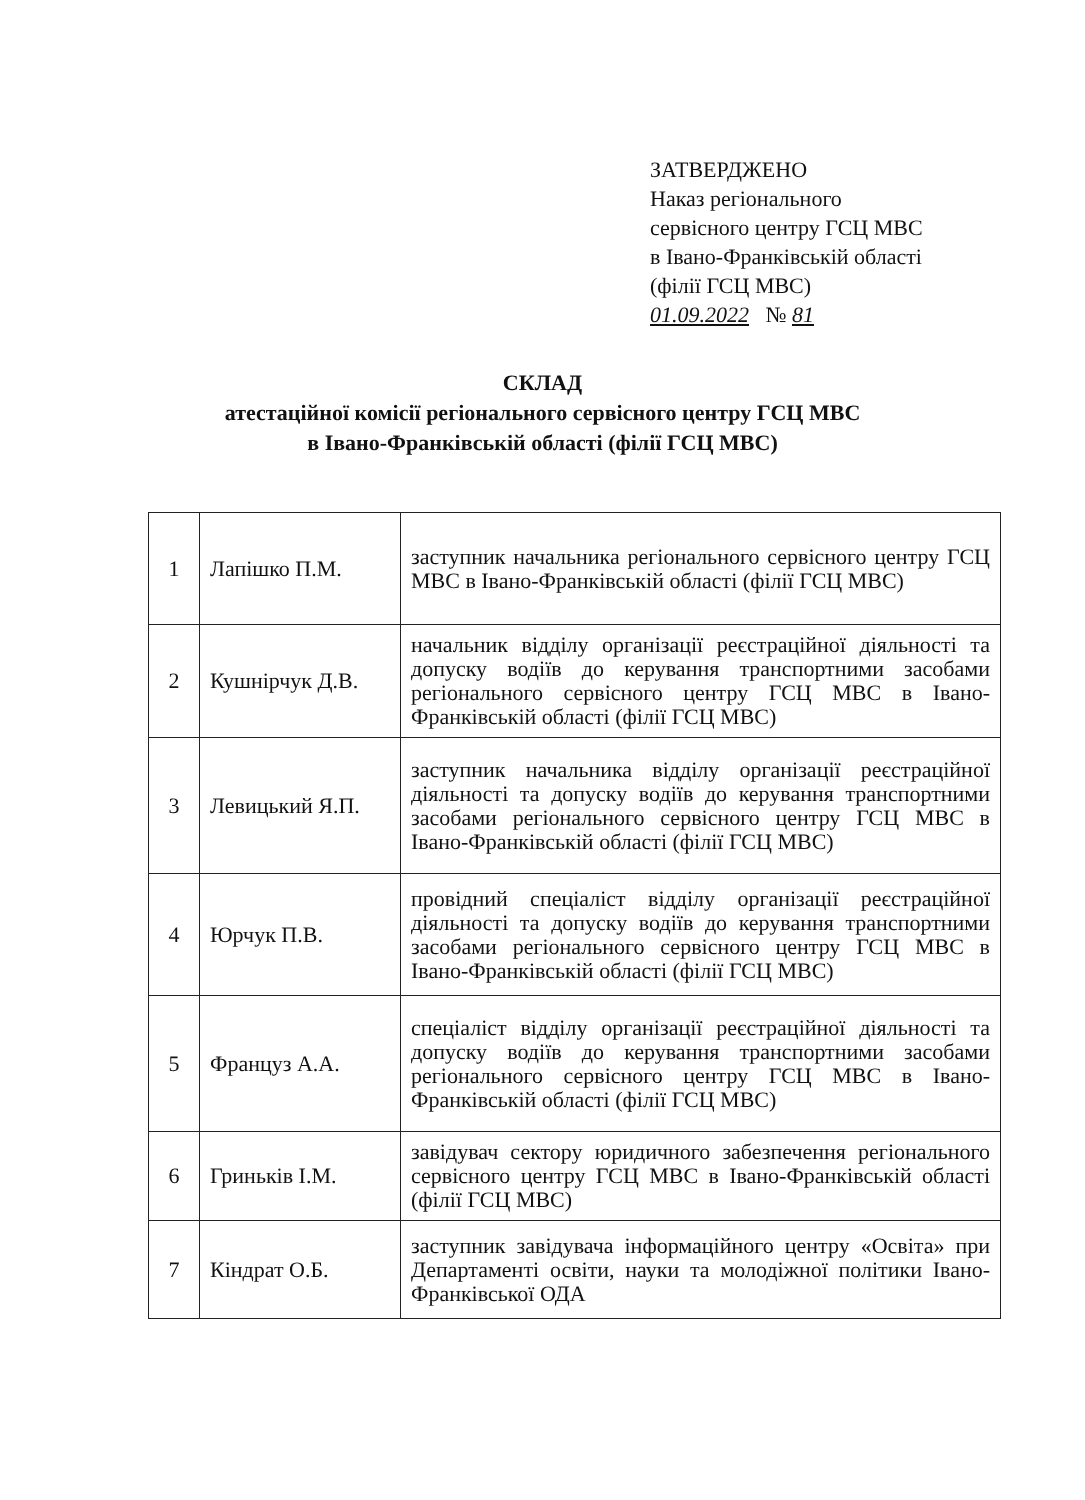ЗАТВЕРДЖЕНО
Наказ регіонального
сервісного центру ГСЦ МВС
в Івано-Франківській області
(філії ГСЦ МВС)
01.09.2022 № 81
СКЛАД
атестаційної комісії регіонального сервісного центру ГСЦ МВС
в Івано-Франківській області (філії ГСЦ МВС)
| 1 | Лапішко П.М. | заступник начальника регіонального сервісного центру ГСЦ МВС в Івано-Франківській області (філії ГСЦ МВС) |
| 2 | Кушнірчук Д.В. | начальник відділу організації реєстраційної діяльності та допуску водіїв до керування транспортними засобами регіонального сервісного центру ГСЦ МВС в Івано-Франківській області (філії ГСЦ МВС) |
| 3 | Левицький Я.П. | заступник начальника відділу організації реєстраційної діяльності та допуску водіїв до керування транспортними засобами регіонального сервісного центру ГСЦ МВС в Івано-Франківській області (філії ГСЦ МВС) |
| 4 | Юрчук П.В. | провідний спеціаліст відділу організації реєстраційної діяльності та допуску водіїв до керування транспортними засобами регіонального сервісного центру ГСЦ МВС в Івано-Франківській області (філії ГСЦ МВС) |
| 5 | Француз А.А. | спеціаліст відділу організації реєстраційної діяльності та допуску водіїв до керування транспортними засобами регіонального сервісного центру ГСЦ МВС в Івано-Франківській області (філії ГСЦ МВС) |
| 6 | Гриньків І.М. | завідувач сектору юридичного забезпечення регіонального сервісного центру ГСЦ МВС в Івано-Франківській області (філії ГСЦ МВС) |
| 7 | Кіндрат О.Б. | заступник завідувача інформаційного центру «Освіта» при Департаменті освіти, науки та молодіжної політики Івано-Франківської ОДА |